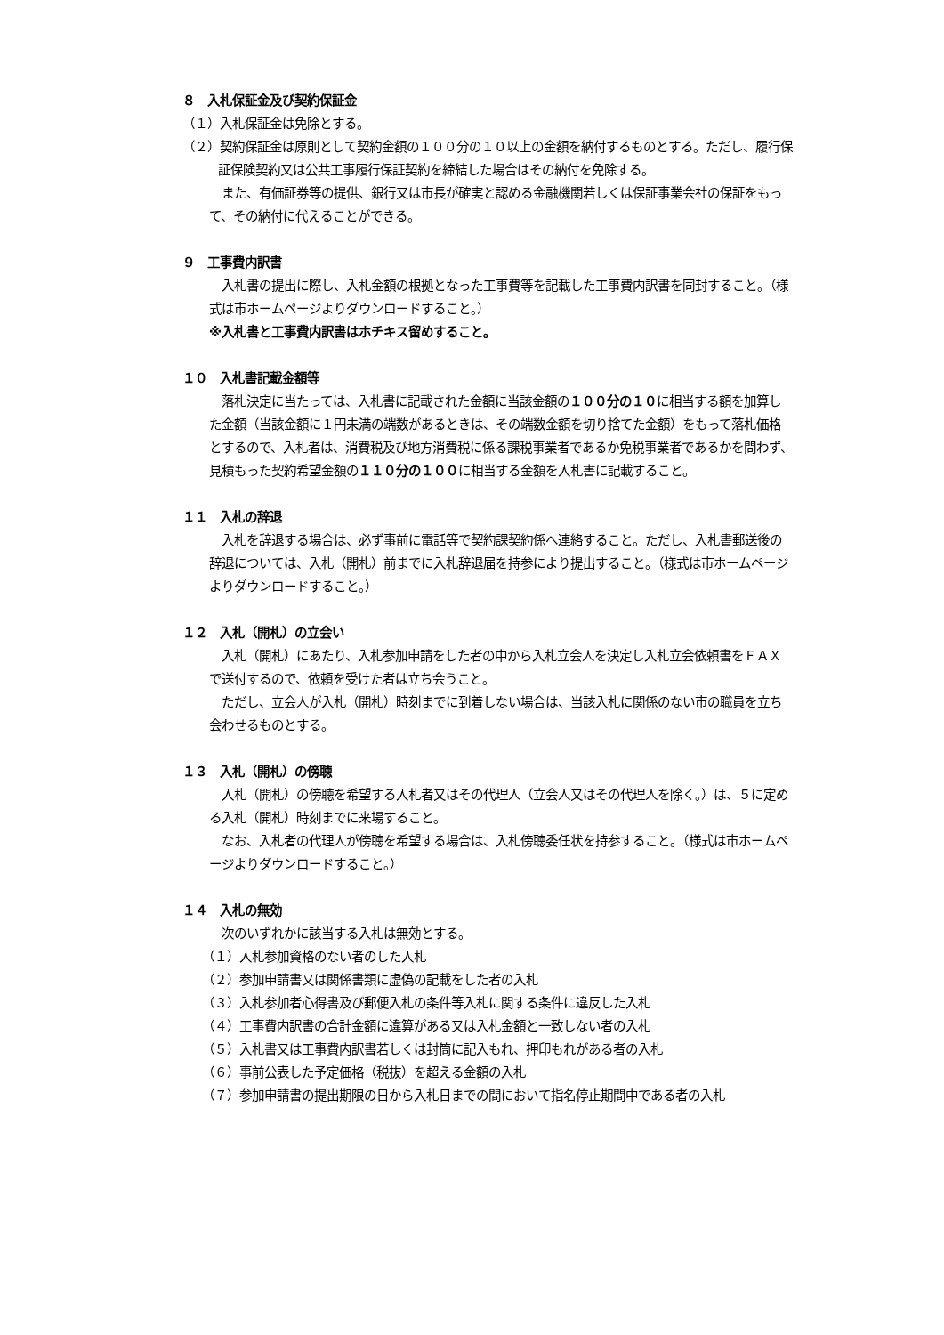８　入札保証金及び契約保証金
（１）入札保証金は免除とする。
（２）契約保証金は原則として契約金額の１００分の１０以上の金額を納付するものとする。ただし、履行保証保険契約又は公共工事履行保証契約を締結した場合はその納付を免除する。
　また、有価証券等の提供、銀行又は市長が確実と認める金融機関若しくは保証事業会社の保証をもって、その納付に代えることができる。
９　工事費内訳書
　入札書の提出に際し、入札金額の根拠となった工事費等を記載した工事費内訳書を同封すること。（様式は市ホームページよりダウンロードすること。）
※入札書と工事費内訳書はホチキス留めすること。
１０　入札書記載金額等
　落札決定に当たっては、入札書に記載された金額に当該金額の１００分の１０に相当する額を加算した金額（当該金額に１円未満の端数があるときは、その端数金額を切り捨てた金額）をもって落札価格とするので、入札者は、消費税及び地方消費税に係る課税事業者であるか免税事業者であるかを問わず、見積もった契約希望金額の１１０分の１００に相当する金額を入札書に記載すること。
１１　入札の辞退
　入札を辞退する場合は、必ず事前に電話等で契約課契約係へ連絡すること。ただし、入札書郵送後の辞退については、入札（開札）前までに入札辞退届を持参により提出すること。（様式は市ホームページよりダウンロードすること。）
１２　入札（開札）の立会い
　入札（開札）にあたり、入札参加申請をした者の中から入札立会人を決定し入札立会依頼書をＦＡＸで送付するので、依頼を受けた者は立ち会うこと。
　ただし、立会人が入札（開札）時刻までに到着しない場合は、当該入札に関係のない市の職員を立ち会わせるものとする。
１３　入札（開札）の傍聴
　入札（開札）の傍聴を希望する入札者又はその代理人（立会人又はその代理人を除く。）は、５に定める入札（開札）時刻までに来場すること。
　なお、入札者の代理人が傍聴を希望する場合は、入札傍聴委任状を持参すること。（様式は市ホームページよりダウンロードすること。）
１４　入札の無効
　次のいずれかに該当する入札は無効とする。
（１）入札参加資格のない者のした入札
（２）参加申請書又は関係書類に虚偽の記載をした者の入札
（３）入札参加者心得書及び郵便入札の条件等入札に関する条件に違反した入札
（４）工事費内訳書の合計金額に違算がある又は入札金額と一致しない者の入札
（５）入札書又は工事費内訳書若しくは封筒に記入もれ、押印もれがある者の入札
（６）事前公表した予定価格（税抜）を超える金額の入札
（７）参加申請書の提出期限の日から入札日までの間において指名停止期間中である者の入札